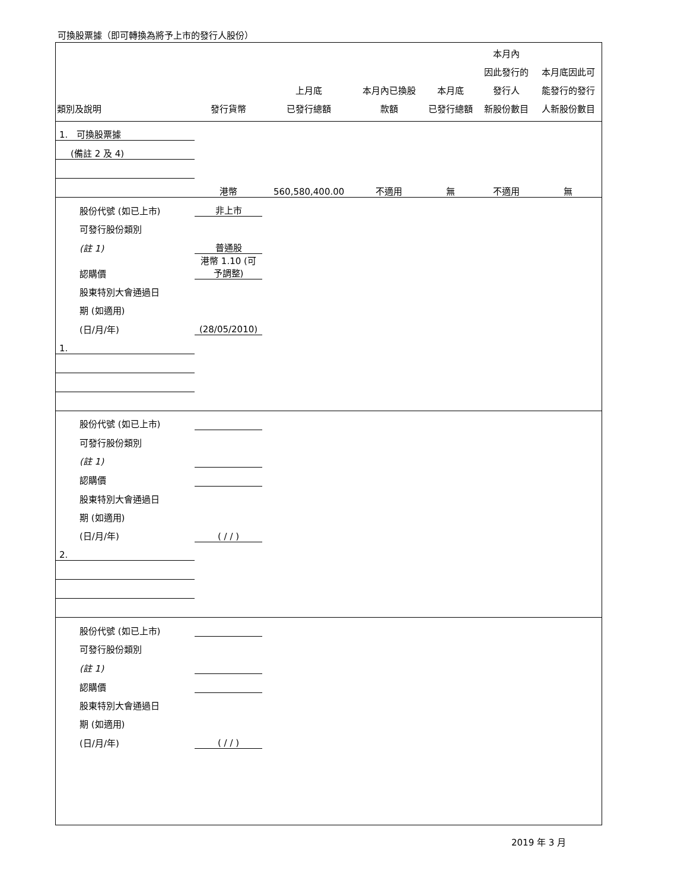可換股票據（即可轉換為將予上市的發行人股份）
| 類別及說明 | 發行貨幣 | 上月底 已發行總額 | 本月內已換股 款額 | 本月底 已發行總額 | 本月內 因此發行的 發行人 新股份數目 | 本月底因此可 能發行的發行 人新股份數目 |
| --- | --- | --- | --- | --- | --- | --- |
| 1. 可換股票據 | | | | | | |
| (備註 2 及 4) | | | | | | |
| | 港幣 | 560,580,400.00 | 不適用 | 無 | 不適用 | 無 |
| 股份代號 (如已上市) | 非上市 | | | | | |
| 可發行股份類別 | | | | | | |
| (註 1) | 普通股 | | | | | |
| 認購價 | 港幣 1.10 (可予調整) | | | | | |
| 股東特別大會通過日 | | | | | | |
| 期 (如適用) | | | | | | |
| (日/月/年) | (28/05/2010) | | | | | |
| 1. | | | | | | |
| 股份代號 (如已上市) | | | | | | |
| 可發行股份類別 | | | | | | |
| (註 1) | | | | | | |
| 認購價 | | | | | | |
| 股東特別大會通過日 | | | | | | |
| 期 (如適用) | | | | | | |
| (日/月/年) | ( / / ) | | | | | |
| 2. | | | | | | |
| 股份代號 (如已上市) | | | | | | |
| 可發行股份類別 | | | | | | |
| (註 1) | | | | | | |
| 認購價 | | | | | | |
| 股東特別大會通過日 | | | | | | |
| 期 (如適用) | | | | | | |
| (日/月/年) | ( / / ) | | | | | |
2019 年 3 月